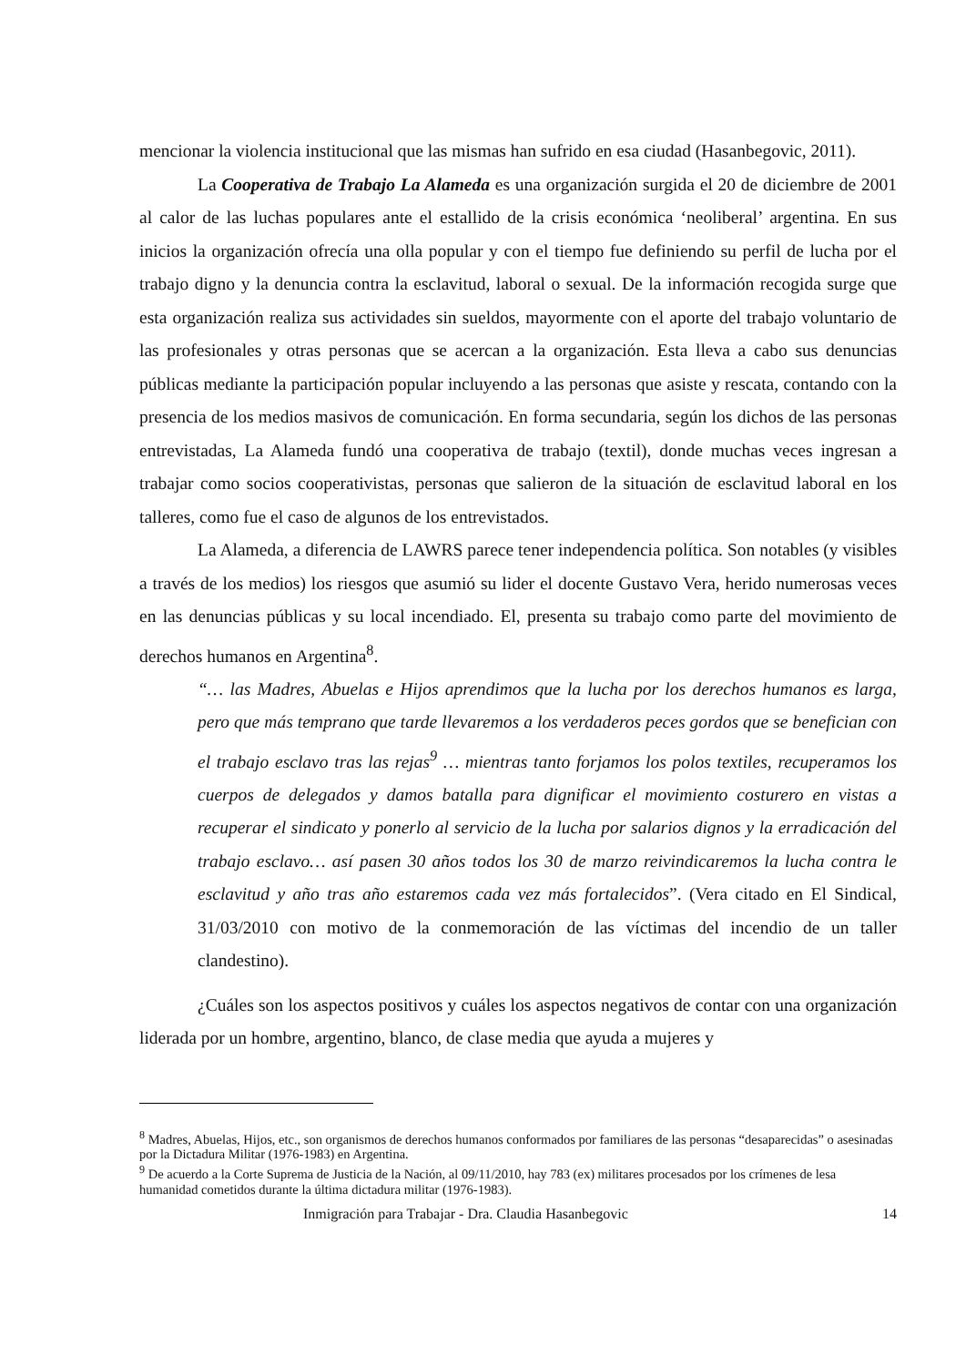mencionar la violencia institucional que las mismas han sufrido en esa ciudad (Hasanbegovic, 2011).
La Cooperativa de Trabajo La Alameda es una organización surgida el 20 de diciembre de 2001 al calor de las luchas populares ante el estallido de la crisis económica ‘neoliberal’ argentina. En sus inicios la organización ofrecía una olla popular y con el tiempo fue definiendo su perfil de lucha por el trabajo digno y la denuncia contra la esclavitud, laboral o sexual. De la información recogida surge que esta organización realiza sus actividades sin sueldos, mayormente con el aporte del trabajo voluntario de las profesionales y otras personas que se acercan a la organización. Esta lleva a cabo sus denuncias públicas mediante la participación popular incluyendo a las personas que asiste y rescata, contando con la presencia de los medios masivos de comunicación. En forma secundaria, según los dichos de las personas entrevistadas, La Alameda fundó una cooperativa de trabajo (textil), donde muchas veces ingresan a trabajar como socios cooperativistas, personas que salieron de la situación de esclavitud laboral en los talleres, como fue el caso de algunos de los entrevistados.
La Alameda, a diferencia de LAWRS parece tener independencia política. Son notables (y visibles a través de los medios) los riesgos que asumió su lider el docente Gustavo Vera, herido numerosas veces en las denuncias públicas y su local incendiado. El, presenta su trabajo como parte del movimiento de derechos humanos en Argentina<sup>8</sup>.
“… las Madres, Abuelas e Hijos aprendimos que la lucha por los derechos humanos es larga, pero que más temprano que tarde llevaremos a los verdaderos peces gordos que se benefician con el trabajo esclavo tras las rejas<sup>9</sup> … mientras tanto forjamos los polos textiles, recuperamos los cuerpos de delegados y damos batalla para dignificar el movimiento costurero en vistas a recuperar el sindicato y ponerlo al servicio de la lucha por salarios dignos y la erradicación del trabajo esclavo… así pasen 30 años todos los 30 de marzo reivindicaremos la lucha contra le esclavitud y año tras año estaremos cada vez más fortalecidos”. (Vera citado en El Sindical, 31/03/2010 con motivo de la conmemoración de las víctimas del incendio de un taller clandestino).
¿Cuáles son los aspectos positivos y cuáles los aspectos negativos de contar con una organización liderada por un hombre, argentino, blanco, de clase media que ayuda a mujeres y
<sup>8</sup> Madres, Abuelas, Hijos, etc., son organismos de derechos humanos conformados por familiares de las personas “desaparecidas” o asesinadas por la Dictadura Militar (1976-1983) en Argentina.
<sup>9</sup> De acuerdo a la Corte Suprema de Justicia de la Nación, al 09/11/2010, hay 783 (ex) militares procesados por los crímenes de lesa humanidad cometidos durante la última dictadura militar (1976-1983).
Inmigración para Trabajar - Dra. Claudia Hasanbegovic 14